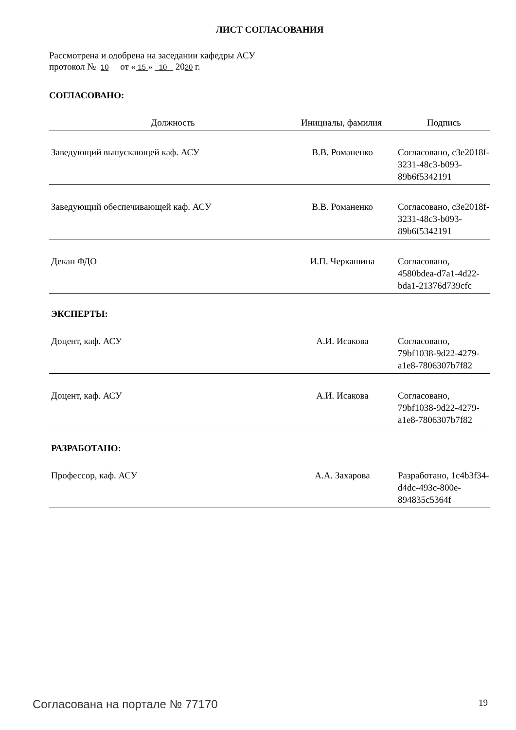ЛИСТ СОГЛАСОВАНИЯ
Рассмотрена и одобрена на заседании кафедры АСУ
протокол № 10 от « 15 » 10 2020 г.
СОГЛАСОВАНО:
| Должность | Инициалы, фамилия | Подпись |
| --- | --- | --- |
| Заведующий выпускающей каф. АСУ | В.В. Романенко | Согласовано, c3e2018f-3231-48c3-b093-89b6f5342191 |
| Заведующий обеспечивающей каф. АСУ | В.В. Романенко | Согласовано, c3e2018f-3231-48c3-b093-89b6f5342191 |
| Декан ФДО | И.П. Черкашина | Согласовано, 4580bdea-d7a1-4d22-bda1-21376d739cfc |
ЭКСПЕРТЫ:
| Доцент, каф. АСУ | А.И. Исакова | Согласовано, 79bf1038-9d22-4279-a1e8-7806307b7f82 |
| Доцент, каф. АСУ | А.И. Исакова | Согласовано, 79bf1038-9d22-4279-a1e8-7806307b7f82 |
РАЗРАБОТАНО:
| Профессор, каф. АСУ | А.А. Захарова | Разработано, 1c4b3f34-d4dc-493c-800e-894835c5364f |
Согласована на портале № 77170 19